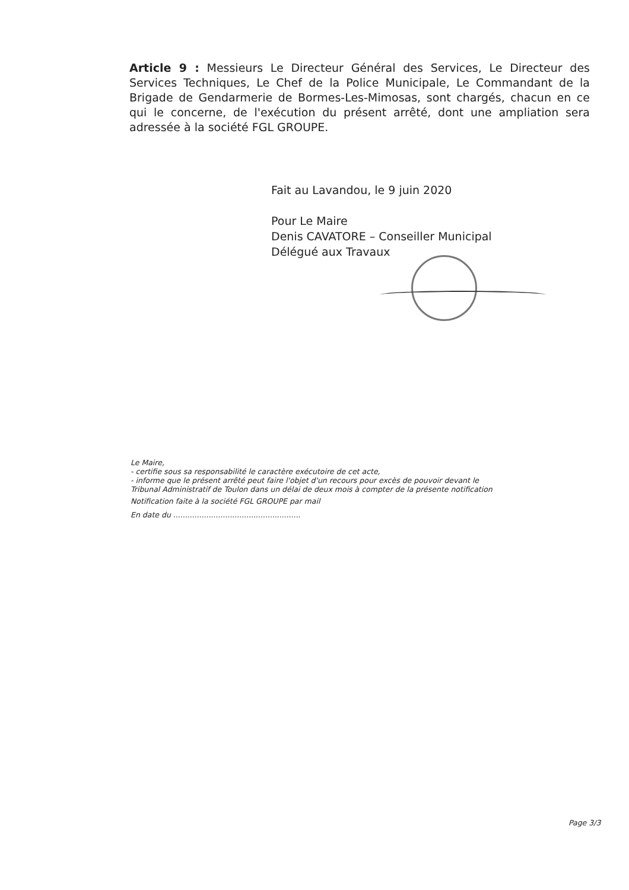Article 9 : Messieurs Le Directeur Général des Services, Le Directeur des Services Techniques, Le Chef de la Police Municipale, Le Commandant de la Brigade de Gendarmerie de Bormes-Les-Mimosas, sont chargés, chacun en ce qui le concerne, de l'exécution du présent arrêté, dont une ampliation sera adressée à la société FGL GROUPE.
Fait au Lavandou, le 9 juin 2020
Pour Le Maire
Denis CAVATORE – Conseiller Municipal
Délégué aux Travaux
Le Maire,
- certifie sous sa responsabilité le caractère exécutoire de cet acte,
- informe que le présent arrêté peut faire l'objet d'un recours pour excès de pouvoir devant le Tribunal Administratif de Toulon dans un délai de deux mois à compter de la présente notification
Notification faite à la société FGL GROUPE par mail
En date du ......................................................
Page 3/3